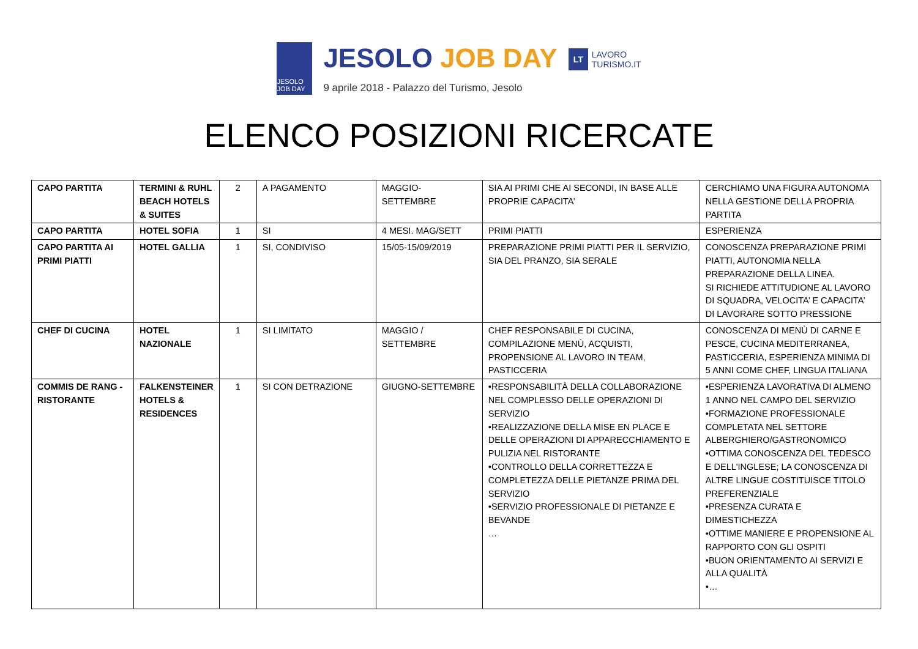JESOLO JOB DAY
JESOLO JOB DAY
9 aprile 2018 - Palazzo del Turismo, Jesolo
LT LAVORO
TURISMO.IT
ELENCO POSIZIONI RICERCATE
| CAPO PARTITA | TERMINI & RUHL BEACH HOTELS & SUITES | 2 | A PAGAMENTO | MAGGIO- SETTEMBRE | SIA AI PRIMI CHE AI SECONDI, IN BASE ALLE PROPRIE CAPACITA’ | CERCHIAMO UNA FIGURA AUTONOMA NELLA GESTIONE DELLA PROPRIA PARTITA |
| CAPO PARTITA | HOTEL SOFIA | 1 | SI | 4 MESI. MAG/SETT | PRIMI PIATTI | ESPERIENZA |
| CAPO PARTITA AI PRIMI PIATTI | HOTEL GALLIA | 1 | SI, CONDIVISO | 15/05-15/09/2019 | PREPARAZIONE PRIMI PIATTI PER IL SERVIZIO, SIA DEL PRANZO, SIA SERALE | CONOSCENZA PREPARAZIONE PRIMI PIATTI, AUTONOMIA NELLA PREPARAZIONE DELLA LINEA. SI RICHIEDE ATTITUDIONE AL LAVORO DI SQUADRA, VELOCITA’ E CAPACITA’ DI LAVORARE SOTTO PRESSIONE |
| CHEF DI CUCINA | HOTEL NAZIONALE | 1 | SI LIMITATO | MAGGIO / SETTEMBRE | CHEF RESPONSABILE DI CUCINA, COMPILAZIONE MENÙ, ACQUISTI, PROPENSIONE AL LAVORO IN TEAM, PASTICCERIA | CONOSCENZA DI MENÙ DI CARNE E PESCE, CUCINA MEDITERRANEA, PASTICCERIA, ESPERIENZA MINIMA DI 5 ANNI COME CHEF, LINGUA ITALIANA |
| COMMIS DE RANG - RISTORANTE | FALKENSTEINER HOTELS & RESIDENCES | 1 | SI CON DETRAZIONE | GIUGNO-SETTEMBRE | •RESPONSABILITÀ DELLA COLLABORAZIONE NEL COMPLESSO DELLE OPERAZIONI DI SERVIZIO •REALIZZAZIONE DELLA MISE EN PLACE E DELLE OPERAZIONI DI APPARECCHIAMENTO E PULIZIA NEL RISTORANTE •CONTROLLO DELLA CORRETTEZZA E COMPLETEZZA DELLE PIETANZE PRIMA DEL SERVIZIO •SERVIZIO PROFESSIONALE DI PIETANZE E BEVANDE … | •ESPERIENZA LAVORATIVA DI ALMENO 1 ANNO NEL CAMPO DEL SERVIZIO •FORMAZIONE PROFESSIONALE COMPLETATA NEL SETTORE ALBERGHIERO/GASTRONOMICO •OTTIMA CONOSCENZA DEL TEDESCO E DELL'INGLESE; LA CONOSCENZA DI ALTRE LINGUE COSTITUISCE TITOLO PREFERENZIALE •PRESENZA CURATA E DIMESTICHEZZA •OTTIME MANIERE E PROPENSIONE AL RAPPORTO CON GLI OSPITI •BUON ORIENTAMENTO AI SERVIZI E ALLA QUALITÀ •… |